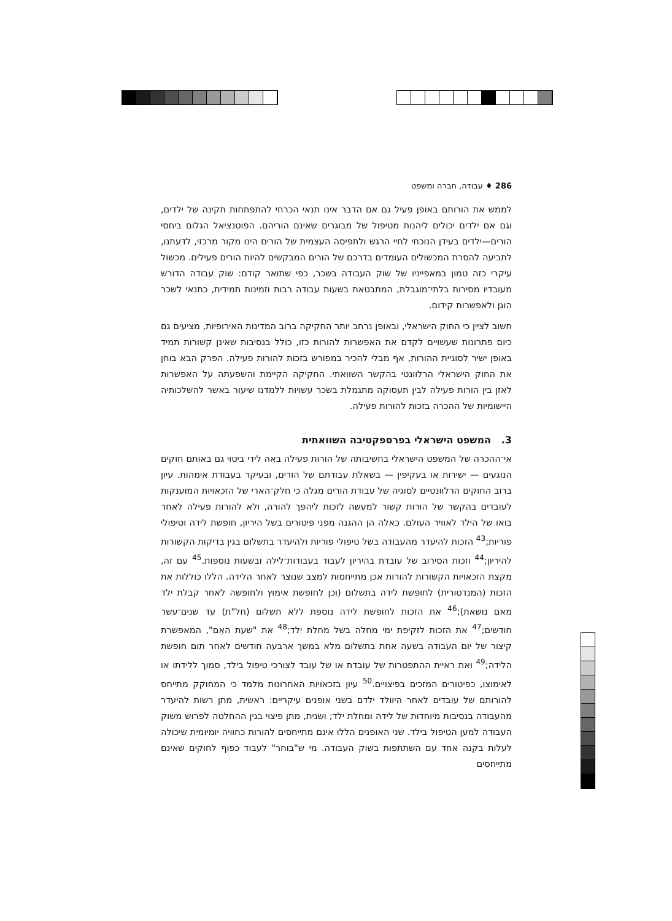286 ♦ עבודה, חברה ומשפט
לממש את הורותם באופן פעיל גם אם הדבר אינו תנאי הכרחי להתפתחות תקינה של ילדים, וגם אם ילדים יכולים ליהנות מטיפול של מבוגרים שאינם הוריהם. הפוטנציאל הגלום ביחסי הורים—ילדים בעידן הנוכחי לחיי הרגש ולתפיסה העצמית של הורים הינו מקור מרכזי, לדעתנו, לתביעה להסרת המכשולים העומדים בדרכם של הורים המבקשים להיות הורים פעילים. מכשול עיקרי כזה טמון במאפייניו של שוק העבודה בשכר, כפי שתואר קודם: שוק עבודה הדורש מעובדיו מסירות בלתי־מוגבלת, המתבטאת בשעות עבודה רבות וזמינות תמידית, כתנאי לשכר הוגן ולאפשרות קידום.
חשוב לציין כי החוק הישראלי, ובאופן נרחב יותר החקיקה ברוב המדינות האירופיות, מציעים גם כיום פתרונות שעשויים לקדם את האפשרות להורות כזו, כולל בנסיבות שאינן קשורות תמיד באופן ישיר לסוגיית ההורות, אף מבלי להכיר במפורש בזכות להורות פעילה. הפרק הבא בוחן את החוק הישראלי הרלוונטי בהקשר השוואתי. החקיקה הקיימת והשפעתה על האפשרות לאזן בין הורות פעילה לבין תעסוקה מתגמלת בשכר עשויות ללמדנו שיעור באשר להשלכותיה היישומיות של ההכרה בזכות להורות פעילה.
3. המשפט הישראלי בפרספקטיבה השוואתית
אי־ההכרה של המשפט הישראלי בחשיבותה של הורות פעילה באה לידי ביטוי גם באותם חוקים הנוגעים — ישירות או בעקיפין — בשאלת עבודתם של הורים, ובעיקר בעבודת אימהות. עיון ברוב החוקים הרלוונטיים לסוגיה של עבודת הורים מגלה כי חלק־הארי של הזכאויות המוענקות לעובדים בהקשר של הורות קשור למעשה לזכות ליהפך להורה, ולא להורות פעילה לאחר בואו של הילד לאוויר העולם. כאלה הן ההגנה מפני פיטורים בשל היריון, חופשת לידה וטיפולי פוריות;<sup>43</sup> הזכות להיעדר מהעבודה בשל טיפולי פוריות ולהיעדר בתשלום בגין בדיקות הקשורות להיריון;<sup>44</sup> וזכות הסירוב של עובדת בהיריון לעבוד בעבודות־לילה ובשעות נוספות.<sup>45</sup> עם זה, מקצת הזכאויות הקשורות להורות אכן מתייחסות למצב שנוצר לאחר הלידה. הללו כוללות את הזכות (המנדטורית) לחופשת לידה בתשלום (וכן לחופשת אימוץ ולחופשה לאחר קבלת ילד מאם נושאת);<sup>46</sup> את הזכות לחופשת לידה נוספת ללא תשלום (חל"ת) עד שנים־עשר חודשים;<sup>47</sup> את הזכות לזקיפת ימי מחלה בשל מחלת ילד;<sup>48</sup> את "שעת האֵם", המאפשרת קיצור של יום העבודה בשעה אחת בתשלום מלא במשך ארבעה חודשים לאחר תום חופשת הלידה;<sup>49</sup> ואת ראיית ההתפטרות של עובדת או של עובד לצורכי טיפול בילד, סמוך ללידתו או לאימוצו, כפיטורים המזכים בפיצויים.<sup>50</sup> עיון בזכאויות האחרונות מלמד כי המחוקק מתייחס להורותם של עובדים לאחר היוולד ילדם בשני אופנים עיקריים: ראשית, מתן רשות להיעדר מהעבודה בנסיבות מיוחדות של לידה ומחלת ילד; ושנית, מתן פיצוי בגין ההחלטה לפרוש משוק העבודה למען הטיפול בילד. שני האופנים הללו אינם מתייחסים להורות כחוויה יומיומית שיכולה לעלות בקנה אחד עם השתתפות בשוק העבודה. מי ש"בוחר" לעבוד כפוף לחוקים שאינם מתייחסים